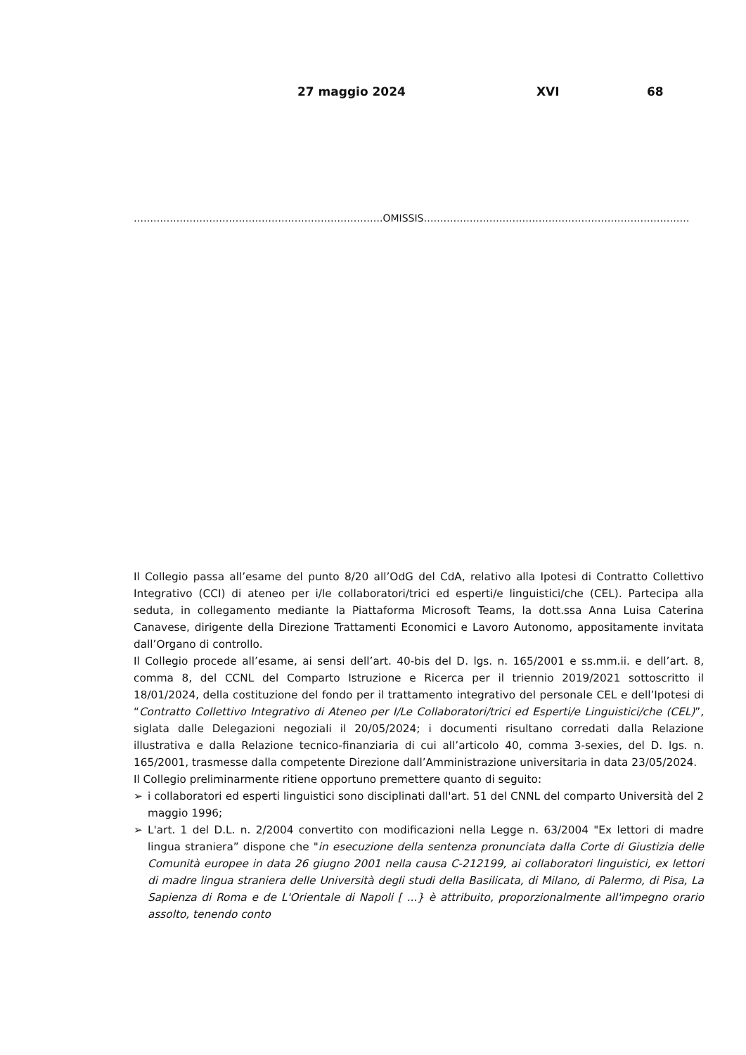27 maggio 2024 XVI 68
………………………………………………………………….OMISSIS………………………………………………………………………
Il Collegio passa all’esame del punto 8/20 all’OdG del CdA, relativo alla Ipotesi di Contratto Collettivo Integrativo (CCI) di ateneo per i/le collaboratori/trici ed esperti/e linguistici/che (CEL). Partecipa alla seduta, in collegamento mediante la Piattaforma Microsoft Teams, la dott.ssa Anna Luisa Caterina Canavese, dirigente della Direzione Trattamenti Economici e Lavoro Autonomo, appositamente invitata dall’Organo di controllo.
Il Collegio procede all’esame, ai sensi dell’art. 40-bis del D. lgs. n. 165/2001 e ss.mm.ii. e dell’art. 8, comma 8, del CCNL del Comparto Istruzione e Ricerca per il triennio 2019/2021 sottoscritto il 18/01/2024, della costituzione del fondo per il trattamento integrativo del personale CEL e dell’Ipotesi di “Contratto Collettivo Integrativo di Ateneo per I/Le Collaboratori/trici ed Esperti/e Linguistici/che (CEL)”, siglata dalle Delegazioni negoziali il 20/05/2024; i documenti risultano corredati dalla Relazione illustrativa e dalla Relazione tecnico-finanziaria di cui all’articolo 40, comma 3-sexies, del D. lgs. n. 165/2001, trasmesse dalla competente Direzione dall’Amministrazione universitaria in data 23/05/2024.
Il Collegio preliminarmente ritiene opportuno premettere quanto di seguito:
➢ i collaboratori ed esperti linguistici sono disciplinati dall'art. 51 del CNNL del comparto Università del 2 maggio 1996;
➢ L'art. 1 del D.L. n. 2/2004 convertito con modificazioni nella Legge n. 63/2004 "Ex lettori di madre lingua straniera” dispone che "in esecuzione della sentenza pronunciata dalla Corte di Giustizia delle Comunità europee in data 26 giugno 2001 nella causa C-212199, ai collaboratori linguistici, ex lettori di madre lingua straniera delle Università degli studi della Basilicata, di Milano, di Palermo, di Pisa, La Sapienza di Roma e de L'Orientale di Napoli [ ...} è attribuito, proporzionalmente all'impegno orario assolto, tenendo conto